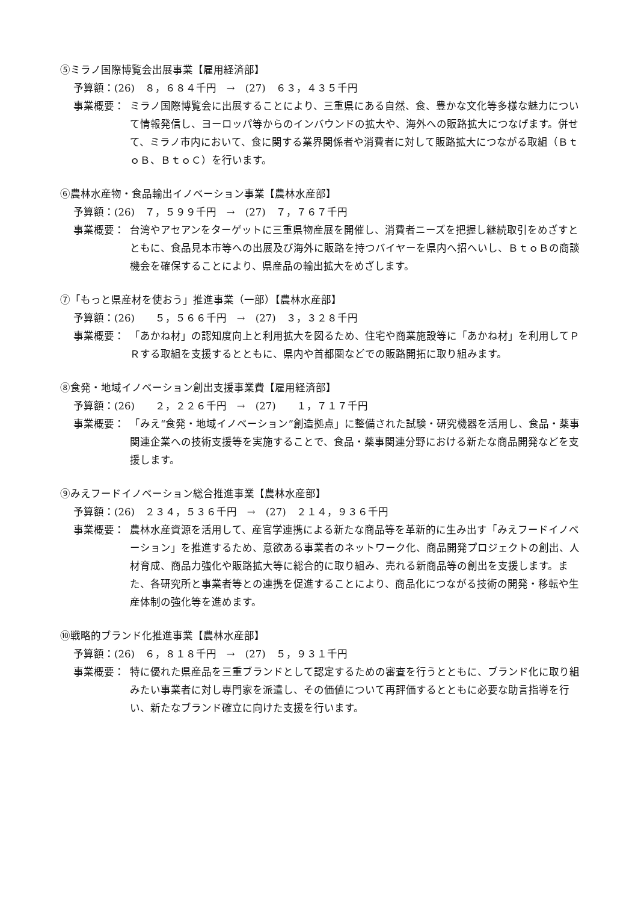⑤ミラノ国際博覧会出展事業【雇用経済部】
予算額：(26)　８，６８４千円　→　(27)　６３，４３５千円
事業概要： ミラノ国際博覧会に出展することにより、三重県にある自然、食、豊かな文化等多様な魅力について情報発信し、ヨーロッパ等からのインバウンドの拡大や、海外への販路拡大につなげます。併せて、ミラノ市内において、食に関する業界関係者や消費者に対して販路拡大につながる取組（ＢｔｏＢ、ＢｔｏＣ）を行います。
⑥農林水産物・食品輸出イノベーション事業【農林水産部】
予算額：(26)　７，５９９千円　→　(27)　７，７６７千円
事業概要： 台湾やアセアンをターゲットに三重県物産展を開催し、消費者ニーズを把握し継続取引をめざすとともに、食品見本市等への出展及び海外に販路を持つバイヤーを県内へ招へいし、ＢｔｏＢの商談機会を確保することにより、県産品の輸出拡大をめざします。
⑦「もっと県産材を使おう」推進事業（一部）【農林水産部】
予算額：(26)　　５，５６６千円　→　(27)　３，３２８千円
事業概要： 「あかね材」の認知度向上と利用拡大を図るため、住宅や商業施設等に「あかね材」を利用してＰＲする取組を支援するとともに、県内や首都圏などでの販路開拓に取り組みます。
⑧食発・地域イノベーション創出支援事業費【雇用経済部】
予算額：(26)　　２，２２６千円　→　(27)　　１，７１７千円
事業概要： 「みえ“食発・地域イノベーション”創造拠点」に整備された試験・研究機器を活用し、食品・薬事関連企業への技術支援等を実施することで、食品・薬事関連分野における新たな商品開発などを支援します。
⑨みえフードイノベーション総合推進事業【農林水産部】
予算額：(26)　２３４，５３６千円　→　(27)　２１４，９３６千円
事業概要： 農林水産資源を活用して、産官学連携による新たな商品等を革新的に生み出す「みえフードイノベーション」を推進するため、意欲ある事業者のネットワーク化、商品開発プロジェクトの創出、人材育成、商品力強化や販路拡大等に総合的に取り組み、売れる新商品等の創出を支援します。また、各研究所と事業者等との連携を促進することにより、商品化につながる技術の開発・移転や生産体制の強化等を進めます。
⑩戦略的ブランド化推進事業【農林水産部】
予算額：(26)　６，８１８千円　→　(27)　５，９３１千円
事業概要： 特に優れた県産品を三重ブランドとして認定するための審査を行うとともに、ブランド化に取り組みたい事業者に対し専門家を派遣し、その価値について再評価するとともに必要な助言指導を行い、新たなブランド確立に向けた支援を行います。